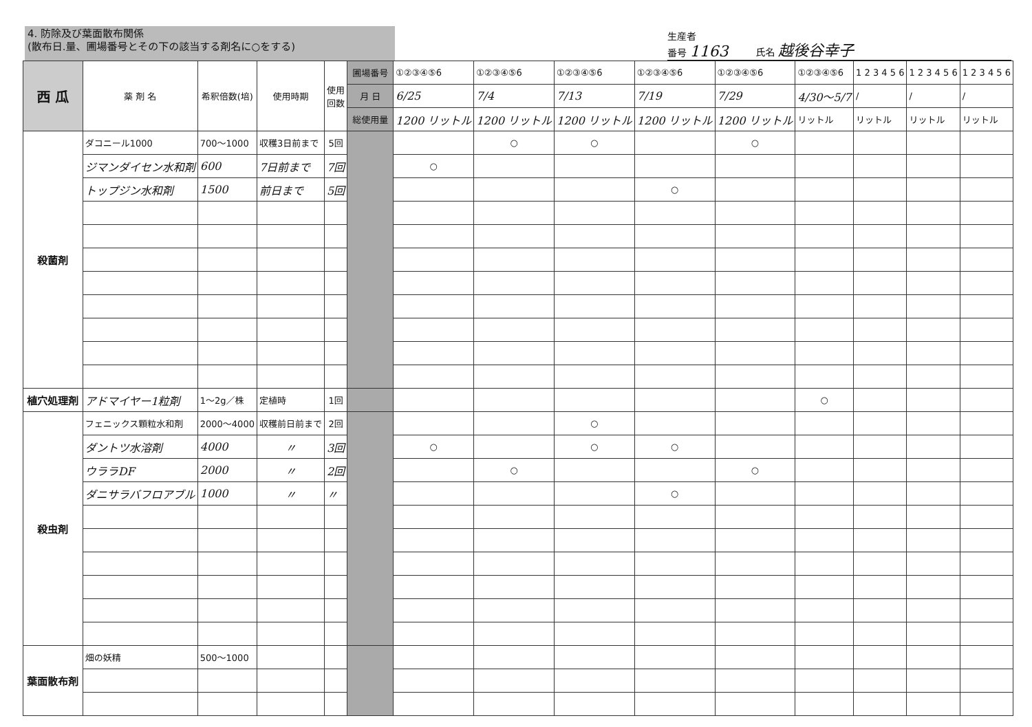4. 防除及び葉面散布関係
(散布日.量、圃場番号とその下の該当する剤名に○をする)
生産者
番号 1163 氏名 越後谷幸子
| 西 瓜 | 薬 剤 名 | 希釈倍数(培) | 使用時期 | 使用 回数 | 圃場番号 | ①②③④⑤6 | ①②③④⑤6 | ①②③④⑤6 | ①②③④⑤6 | ①②③④⑤6 | ①②③④⑤6 | 1 2 3 4 5 6 | 1 2 3 4 5 6 | 1 2 3 4 5 6 |
| | | | | | 月 日 | 6/25 | 7/4 | 7/13 | 7/19 | 7/29 | 4/30～5/7 | / | / | / |
| | | | | | 総使用量 | 1200 リットル | 1200 リットル | 1200 リットル | 1200 リットル | 1200 リットル | リットル | リットル | リットル | リットル |
| 殺菌剤 | ダコニール1000 | 700～1000 | 収穫3日前まで | 5回 | | | ○ | ○ | | ○ | | | | |
| | ジマンダイセン水和剤 | 600 | 7日前まで | 7回 | | ○ | | | | | | | | |
| | トップジン水和剤 | 1500 | 前日まで | 5回 | | | | | ○ | | | | | |
| 植穴処理剤 | アドマイヤー1粒剤 | 1～2g／株 | 定植時 | 1回 | | | | | | | ○ | | | |
| 殺虫剤 | フェニックス顆粒水和剤 | 2000～4000 | 収穫前日前まで | 2回 | | | | ○ | | | | | | |
| | ダントツ水溶剤 | 4000 | 〃 | 3回 | | ○ | | ○ | ○ | | | | | |
| | ウララDF | 2000 | 〃 | 2回 | | | ○ | | | ○ | | | | |
| | ダニサラバフロアブル | 1000 | 〃 | 〃 | | | | | ○ | | | | | |
| 葉面散布剤 | 畑の妖精 | 500～1000 | | | | | | | | | | | | |